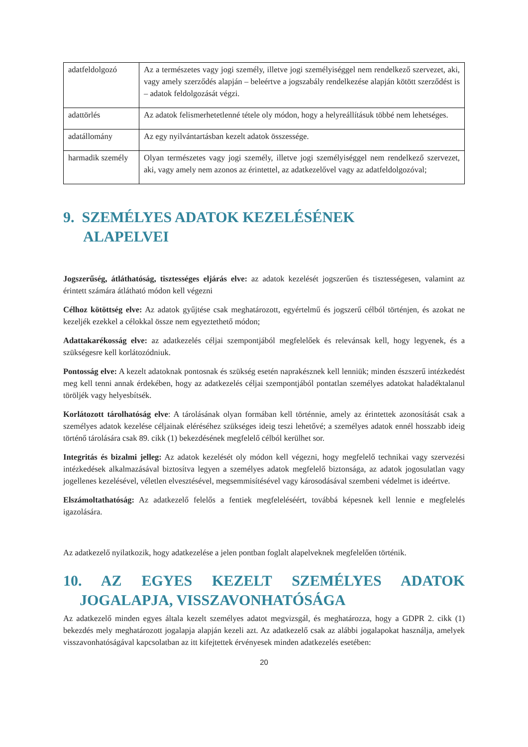| adatfeldolgozó | Az a természetes vagy jogi személy, illetve jogi személyiséggel nem rendelkező szervezet, aki, vagy amely szerződés alapján – beleértve a jogszabály rendelkezése alapján kötött szerződést is – adatok feldolgozását végzi. |
| adattörlés | Az adatok felismerhetetlenné tétele oly módon, hogy a helyreállításuk többé nem lehetséges. |
| adatállomány | Az egy nyilvántartásban kezelt adatok összessége. |
| harmadik személy | Olyan természetes vagy jogi személy, illetve jogi személyiséggel nem rendelkező szervezet, aki, vagy amely nem azonos az érintettel, az adatkezelővel vagy az adatfeldolgozóval; |
9. SZEMÉLYES ADATOK KEZELÉSÉNEK
ALAPELVEI
Jogszerűség, átláthatóság, tisztességes eljárás elve: az adatok kezelését jogszerűen és tisztességesen, valamint az érintett számára átlátható módon kell végezni
Célhoz kötöttség elve: Az adatok gyűjtése csak meghatározott, egyértelmű és jogszerű célból történjen, és azokat ne kezeljék ezekkel a célokkal össze nem egyeztethető módon;
Adattakarékosság elve: az adatkezelés céljai szempontjából megfelelőek és relevánsak kell, hogy legyenek, és a szükségesre kell korlátozódniuk.
Pontosság elve: A kezelt adatoknak pontosnak és szükség esetén naprakésznek kell lenniük; minden észszerű intézkedést meg kell tenni annak érdekében, hogy az adatkezelés céljai szempontjából pontatlan személyes adatokat haladéktalanul töröljék vagy helyesbítsék.
Korlátozott tárolhatóság elve: A tárolásának olyan formában kell történnie, amely az érintettek azonosítását csak a személyes adatok kezelése céljainak eléréséhez szükséges ideig teszi lehetővé; a személyes adatok ennél hosszabb ideig történő tárolására csak 89. cikk (1) bekezdésének megfelelő célból kerülhet sor.
Integritás és bizalmi jelleg: Az adatok kezelését oly módon kell végezni, hogy megfelelő technikai vagy szervezési intézkedések alkalmazásával biztosítva legyen a személyes adatok megfelelő biztonsága, az adatok jogosulatlan vagy jogellenes kezelésével, véletlen elvesztésével, megsemmisítésével vagy károsodásával szembeni védelmet is ideértve.
Elszámoltathatóság: Az adatkezelő felelős a fentiek megfeleléséért, továbbá képesnek kell lennie e megfelelés igazolására.
Az adatkezelő nyilatkozik, hogy adatkezelése a jelen pontban foglalt alapelveknek megfelelően történik.
10. AZ EGYES KEZELT SZEMÉLYES ADATOK JOGALAPJA, VISSZAVONHATÓSÁGA
Az adatkezelő minden egyes általa kezelt személyes adatot megvizsgál, és meghatározza, hogy a GDPR 2. cikk (1) bekezdés mely meghatározott jogalapja alapján kezeli azt. Az adatkezelő csak az alábbi jogalapokat használja, amelyek visszavonhatóságával kapcsolatban az itt kifejtettek érvényesek minden adatkezelés esetében:
20